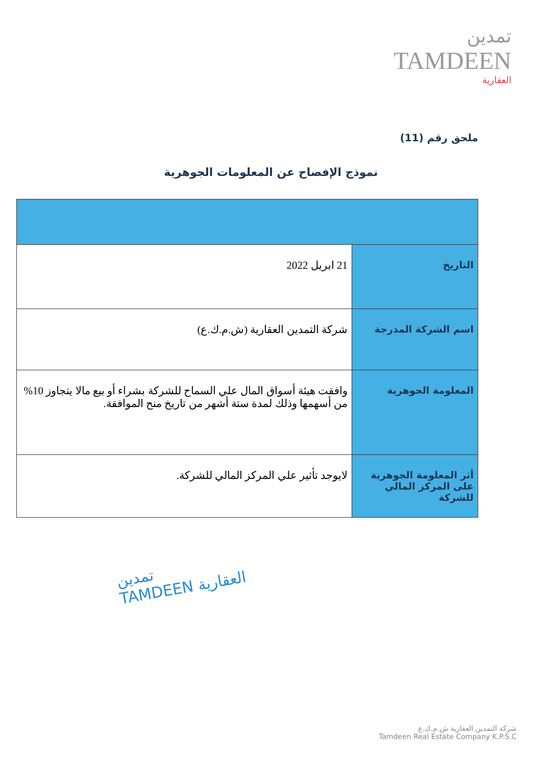تمدين
TAMDEEN
العقارية
ملحق رقم (11)
نموذج الإفصاح عن المعلومات الجوهرية
| التاريخ | 21 ابريل 2022 |
| اسم الشركة المدرجة | شركة التمدين العقارية (ش.م.ك.ع) |
| المعلومة الجوهرية | وافقت هيئة أسواق المال علي السماح للشركة بشراء أو بيع مالا يتجاوز 10% من أسهمها وذلك لمدة ستة أشهر من تاريخ منح الموافقة. |
| أثر المعلومة الجوهرية على المركز المالي للشركة | لايوجد تأثير علي المركز المالي للشركة. |
تمدين
TAMDEEN العقارية
شركة التمدين العقارية ش.م.ك.ع
Tamdeen Real Estate Company K.P.S.C